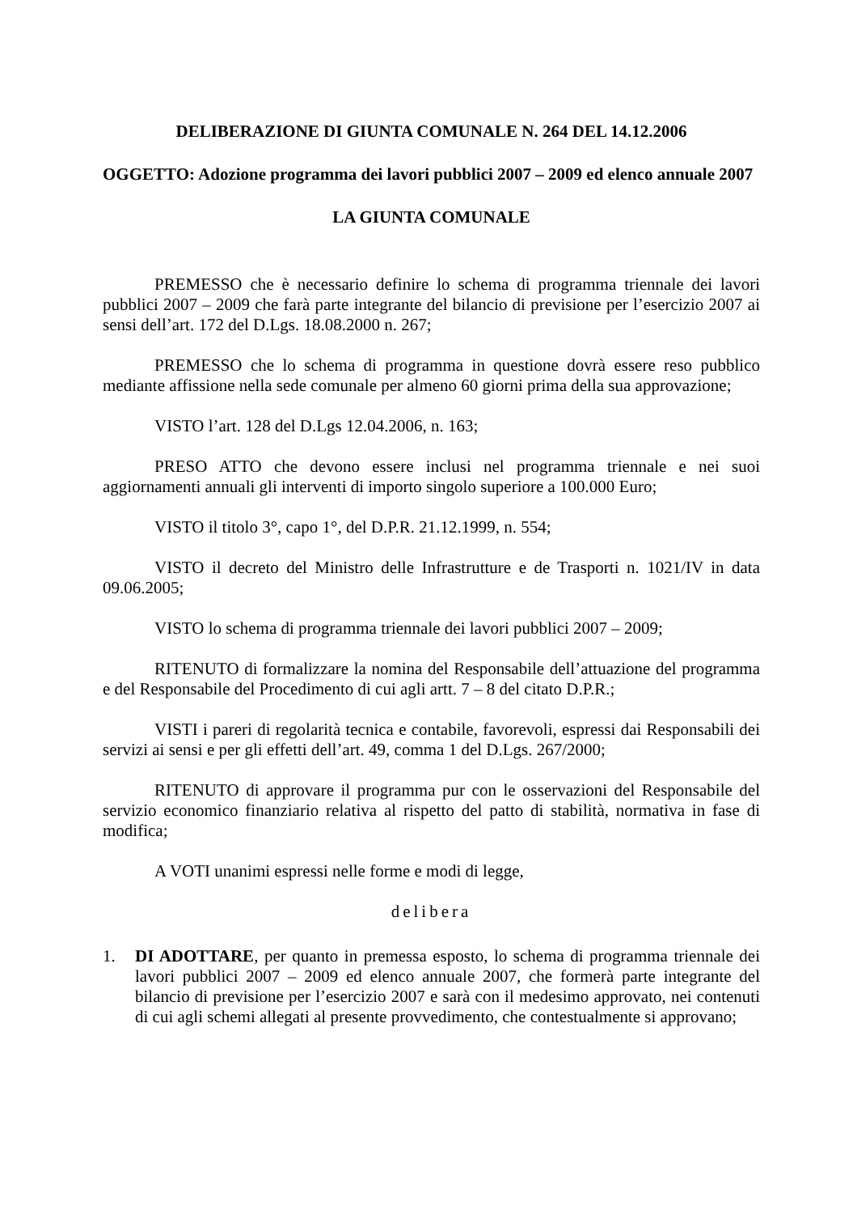DELIBERAZIONE DI GIUNTA COMUNALE N. 264 DEL 14.12.2006
OGGETTO: Adozione programma dei lavori pubblici 2007 – 2009 ed elenco annuale 2007
LA GIUNTA COMUNALE
PREMESSO che è necessario definire lo schema di programma triennale dei lavori pubblici 2007 – 2009 che farà parte integrante del bilancio di previsione per l’esercizio 2007 ai sensi dell’art. 172 del D.Lgs. 18.08.2000 n. 267;
PREMESSO che lo schema di programma in questione dovrà essere reso pubblico mediante affissione nella sede comunale per almeno 60 giorni prima della sua approvazione;
VISTO l’art. 128 del D.Lgs 12.04.2006, n. 163;
PRESO ATTO che devono essere inclusi nel programma triennale e nei suoi aggiornamenti annuali gli interventi di importo singolo superiore a 100.000 Euro;
VISTO il titolo 3°, capo 1°, del D.P.R. 21.12.1999, n. 554;
VISTO il decreto del Ministro delle Infrastrutture e de Trasporti n. 1021/IV in data 09.06.2005;
VISTO lo schema di programma triennale dei lavori pubblici 2007 – 2009;
RITENUTO di formalizzare la nomina del Responsabile dell’attuazione del programma e del Responsabile del Procedimento di cui agli artt. 7 – 8 del citato D.P.R.;
VISTI i pareri di regolarità tecnica e contabile, favorevoli, espressi dai Responsabili dei servizi ai sensi e per gli effetti dell’art. 49, comma 1 del D.Lgs. 267/2000;
RITENUTO di approvare il programma pur con le osservazioni del Responsabile del servizio economico finanziario relativa al rispetto del patto di stabilità, normativa in fase di modifica;
A VOTI unanimi espressi nelle forme e modi di legge,
delibera
1. DI ADOTTARE, per quanto in premessa esposto, lo schema di programma triennale dei lavori pubblici 2007 – 2009 ed elenco annuale 2007, che formerà parte integrante del bilancio di previsione per l’esercizio 2007 e sarà con il medesimo approvato, nei contenuti di cui agli schemi allegati al presente provvedimento, che contestualmente si approvano;